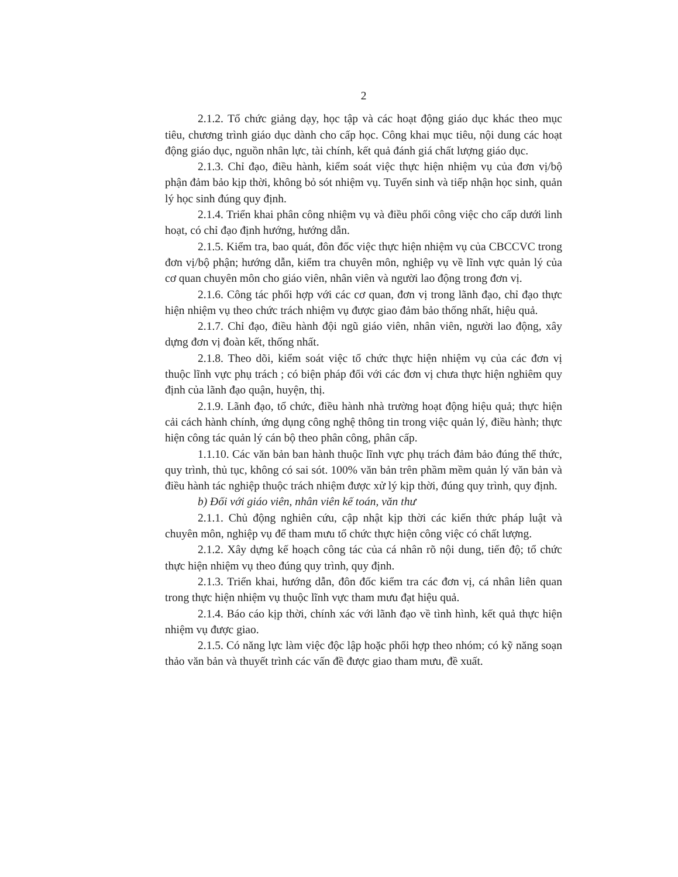2
2.1.2. Tổ chức giảng dạy, học tập và các hoạt động giáo dục khác theo mục tiêu, chương trình giáo dục dành cho cấp học. Công khai mục tiêu, nội dung các hoạt động giáo dục, nguồn nhân lực, tài chính, kết quả đánh giá chất lượng giáo dục.
2.1.3. Chỉ đạo, điều hành, kiểm soát việc thực hiện nhiệm vụ của đơn vị/bộ phận đảm bảo kịp thời, không bỏ sót nhiệm vụ. Tuyển sinh và tiếp nhận học sinh, quản lý học sinh đúng quy định.
2.1.4. Triển khai phân công nhiệm vụ và điều phối công việc cho cấp dưới linh hoạt, có chỉ đạo định hướng, hướng dẫn.
2.1.5. Kiểm tra, bao quát, đôn đốc việc thực hiện nhiệm vụ của CBCCVC trong đơn vị/bộ phận; hướng dẫn, kiểm tra chuyên môn, nghiệp vụ về lĩnh vực quản lý của cơ quan chuyên môn cho giáo viên, nhân viên và người lao động trong đơn vị.
2.1.6. Công tác phối hợp với các cơ quan, đơn vị trong lãnh đạo, chỉ đạo thực hiện nhiệm vụ theo chức trách nhiệm vụ được giao đảm bảo thống nhất, hiệu quả.
2.1.7. Chỉ đạo, điều hành đội ngũ giáo viên, nhân viên, người lao động, xây dựng đơn vị đoàn kết, thống nhất.
2.1.8. Theo dõi, kiểm soát việc tổ chức thực hiện nhiệm vụ của các đơn vị thuộc lĩnh vực phụ trách ; có biện pháp đối với các đơn vị chưa thực hiện nghiêm quy định của lãnh đạo quận, huyện, thị.
2.1.9. Lãnh đạo, tổ chức, điều hành nhà trường hoạt động hiệu quả; thực hiện cải cách hành chính, ứng dụng công nghệ thông tin trong việc quản lý, điều hành; thực hiện công tác quản lý cán bộ theo phân công, phân cấp.
1.1.10. Các văn bản ban hành thuộc lĩnh vực phụ trách đảm bảo đúng thể thức, quy trình, thủ tục, không có sai sót. 100% văn bản trên phầm mềm quản lý văn bản và điều hành tác nghiệp thuộc trách nhiệm được xử lý kịp thời, đúng quy trình, quy định.
b) Đối với giáo viên, nhân viên kế toán, văn thư
2.1.1. Chủ động nghiên cứu, cập nhật kịp thời các kiến thức pháp luật và chuyên môn, nghiệp vụ để tham mưu tổ chức thực hiện công việc có chất lượng.
2.1.2. Xây dựng kế hoạch công tác của cá nhân rõ nội dung, tiến độ; tổ chức thực hiện nhiệm vụ theo đúng quy trình, quy định.
2.1.3. Triển khai, hướng dẫn, đôn đốc kiểm tra các đơn vị, cá nhân liên quan trong thực hiện nhiệm vụ thuộc lĩnh vực tham mưu đạt hiệu quả.
2.1.4. Báo cáo kịp thời, chính xác với lãnh đạo về tình hình, kết quả thực hiện nhiệm vụ được giao.
2.1.5. Có năng lực làm việc độc lập hoặc phối hợp theo nhóm; có kỹ năng soạn thảo văn bản và thuyết trình các vấn đề được giao tham mưu, đề xuất.